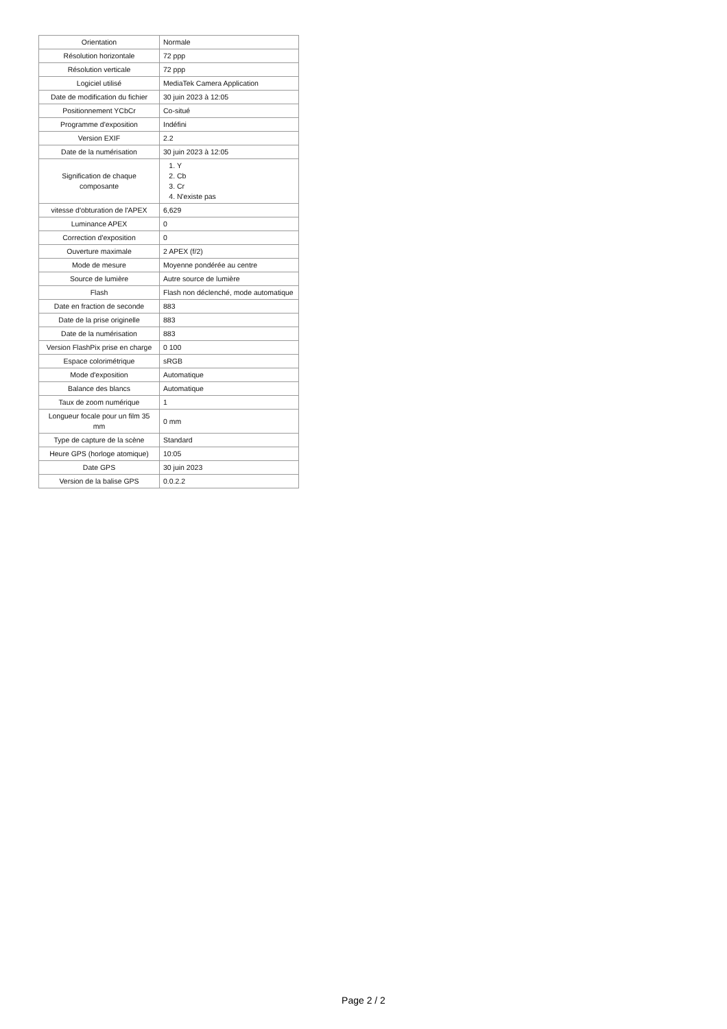| Orientation | Normale |
| Résolution horizontale | 72 ppp |
| Résolution verticale | 72 ppp |
| Logiciel utilisé | MediaTek Camera Application |
| Date de modification du fichier | 30 juin 2023 à 12:05 |
| Positionnement YCbCr | Co-situé |
| Programme d'exposition | Indéfini |
| Version EXIF | 2.2 |
| Date de la numérisation | 30 juin 2023 à 12:05 |
| Signification de chaque composante | 1. Y 2. Cb 3. Cr 4. N'existe pas |
| vitesse d'obturation de l'APEX | 6,629 |
| Luminance APEX | 0 |
| Correction d'exposition | 0 |
| Ouverture maximale | 2 APEX (f/2) |
| Mode de mesure | Moyenne pondérée au centre |
| Source de lumière | Autre source de lumière |
| Flash | Flash non déclenché, mode automatique |
| Date en fraction de seconde | 883 |
| Date de la prise originelle | 883 |
| Date de la numérisation | 883 |
| Version FlashPix prise en charge | 0 100 |
| Espace colorimétrique | sRGB |
| Mode d'exposition | Automatique |
| Balance des blancs | Automatique |
| Taux de zoom numérique | 1 |
| Longueur focale pour un film 35 mm | 0 mm |
| Type de capture de la scène | Standard |
| Heure GPS (horloge atomique) | 10:05 |
| Date GPS | 30 juin 2023 |
| Version de la balise GPS | 0.0.2.2 |
Page 2 / 2